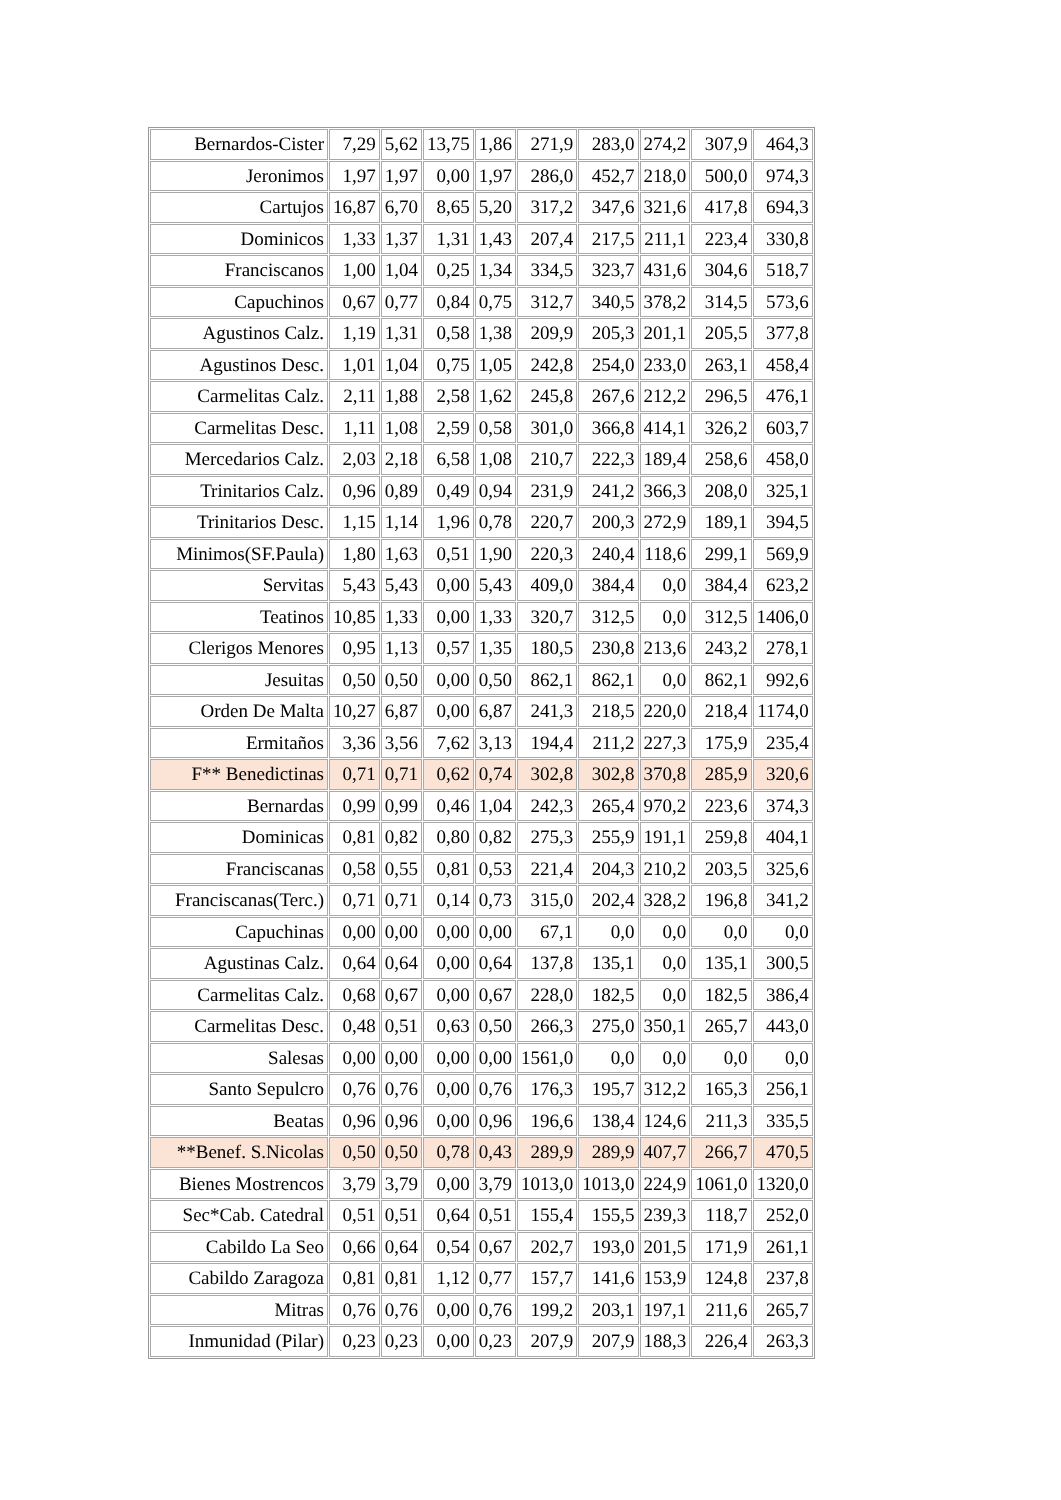| Bernardos-Cister | 7,29 | 5,62 | 13,75 | 1,86 | 271,9 | 283,0 | 274,2 | 307,9 | 464,3 |
| Jeronimos | 1,97 | 1,97 | 0,00 | 1,97 | 286,0 | 452,7 | 218,0 | 500,0 | 974,3 |
| Cartujos | 16,87 | 6,70 | 8,65 | 5,20 | 317,2 | 347,6 | 321,6 | 417,8 | 694,3 |
| Dominicos | 1,33 | 1,37 | 1,31 | 1,43 | 207,4 | 217,5 | 211,1 | 223,4 | 330,8 |
| Franciscanos | 1,00 | 1,04 | 0,25 | 1,34 | 334,5 | 323,7 | 431,6 | 304,6 | 518,7 |
| Capuchinos | 0,67 | 0,77 | 0,84 | 0,75 | 312,7 | 340,5 | 378,2 | 314,5 | 573,6 |
| Agustinos Calz. | 1,19 | 1,31 | 0,58 | 1,38 | 209,9 | 205,3 | 201,1 | 205,5 | 377,8 |
| Agustinos Desc. | 1,01 | 1,04 | 0,75 | 1,05 | 242,8 | 254,0 | 233,0 | 263,1 | 458,4 |
| Carmelitas Calz. | 2,11 | 1,88 | 2,58 | 1,62 | 245,8 | 267,6 | 212,2 | 296,5 | 476,1 |
| Carmelitas Desc. | 1,11 | 1,08 | 2,59 | 0,58 | 301,0 | 366,8 | 414,1 | 326,2 | 603,7 |
| Mercedarios Calz. | 2,03 | 2,18 | 6,58 | 1,08 | 210,7 | 222,3 | 189,4 | 258,6 | 458,0 |
| Trinitarios Calz. | 0,96 | 0,89 | 0,49 | 0,94 | 231,9 | 241,2 | 366,3 | 208,0 | 325,1 |
| Trinitarios Desc. | 1,15 | 1,14 | 1,96 | 0,78 | 220,7 | 200,3 | 272,9 | 189,1 | 394,5 |
| Minimos(SF.Paula) | 1,80 | 1,63 | 0,51 | 1,90 | 220,3 | 240,4 | 118,6 | 299,1 | 569,9 |
| Servitas | 5,43 | 5,43 | 0,00 | 5,43 | 409,0 | 384,4 | 0,0 | 384,4 | 623,2 |
| Teatinos | 10,85 | 1,33 | 0,00 | 1,33 | 320,7 | 312,5 | 0,0 | 312,5 | 1406,0 |
| Clerigos Menores | 0,95 | 1,13 | 0,57 | 1,35 | 180,5 | 230,8 | 213,6 | 243,2 | 278,1 |
| Jesuitas | 0,50 | 0,50 | 0,00 | 0,50 | 862,1 | 862,1 | 0,0 | 862,1 | 992,6 |
| Orden De Malta | 10,27 | 6,87 | 0,00 | 6,87 | 241,3 | 218,5 | 220,0 | 218,4 | 1174,0 |
| Ermitaños | 3,36 | 3,56 | 7,62 | 3,13 | 194,4 | 211,2 | 227,3 | 175,9 | 235,4 |
| F** Benedictinas | 0,71 | 0,71 | 0,62 | 0,74 | 302,8 | 302,8 | 370,8 | 285,9 | 320,6 |
| Bernardas | 0,99 | 0,99 | 0,46 | 1,04 | 242,3 | 265,4 | 970,2 | 223,6 | 374,3 |
| Dominicas | 0,81 | 0,82 | 0,80 | 0,82 | 275,3 | 255,9 | 191,1 | 259,8 | 404,1 |
| Franciscanas | 0,58 | 0,55 | 0,81 | 0,53 | 221,4 | 204,3 | 210,2 | 203,5 | 325,6 |
| Franciscanas(Terc.) | 0,71 | 0,71 | 0,14 | 0,73 | 315,0 | 202,4 | 328,2 | 196,8 | 341,2 |
| Capuchinas | 0,00 | 0,00 | 0,00 | 0,00 | 67,1 | 0,0 | 0,0 | 0,0 | 0,0 |
| Agustinas Calz. | 0,64 | 0,64 | 0,00 | 0,64 | 137,8 | 135,1 | 0,0 | 135,1 | 300,5 |
| Carmelitas Calz. | 0,68 | 0,67 | 0,00 | 0,67 | 228,0 | 182,5 | 0,0 | 182,5 | 386,4 |
| Carmelitas Desc. | 0,48 | 0,51 | 0,63 | 0,50 | 266,3 | 275,0 | 350,1 | 265,7 | 443,0 |
| Salesas | 0,00 | 0,00 | 0,00 | 0,00 | 1561,0 | 0,0 | 0,0 | 0,0 | 0,0 |
| Santo Sepulcro | 0,76 | 0,76 | 0,00 | 0,76 | 176,3 | 195,7 | 312,2 | 165,3 | 256,1 |
| Beatas | 0,96 | 0,96 | 0,00 | 0,96 | 196,6 | 138,4 | 124,6 | 211,3 | 335,5 |
| **Benef. S.Nicolas | 0,50 | 0,50 | 0,78 | 0,43 | 289,9 | 289,9 | 407,7 | 266,7 | 470,5 |
| Bienes Mostrencos | 3,79 | 3,79 | 0,00 | 3,79 | 1013,0 | 1013,0 | 224,9 | 1061,0 | 1320,0 |
| Sec*Cab. Catedral | 0,51 | 0,51 | 0,64 | 0,51 | 155,4 | 155,5 | 239,3 | 118,7 | 252,0 |
| Cabildo La Seo | 0,66 | 0,64 | 0,54 | 0,67 | 202,7 | 193,0 | 201,5 | 171,9 | 261,1 |
| Cabildo Zaragoza | 0,81 | 0,81 | 1,12 | 0,77 | 157,7 | 141,6 | 153,9 | 124,8 | 237,8 |
| Mitras | 0,76 | 0,76 | 0,00 | 0,76 | 199,2 | 203,1 | 197,1 | 211,6 | 265,7 |
| Inmunidad (Pilar) | 0,23 | 0,23 | 0,00 | 0,23 | 207,9 | 207,9 | 188,3 | 226,4 | 263,3 |